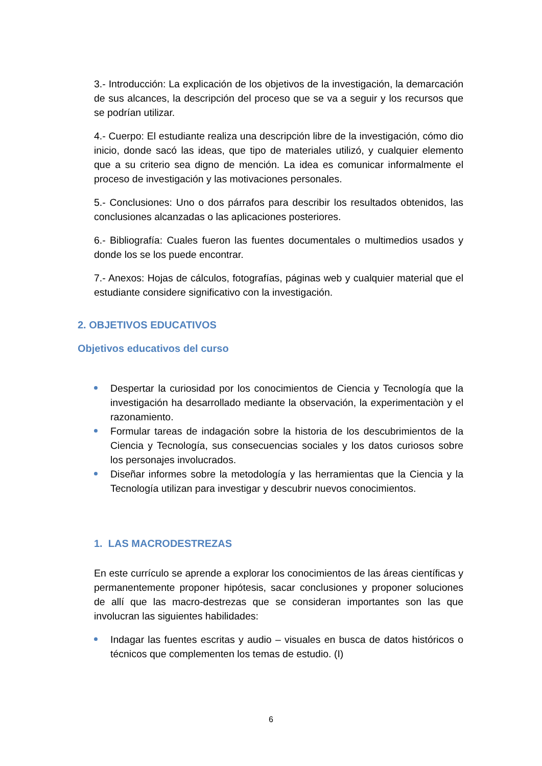3.- Introducción: La explicación de los objetivos de la investigación, la demarcación de sus alcances, la descripción del proceso que se va a seguir y los recursos que se podrían utilizar.
4.- Cuerpo: El estudiante realiza una descripción libre de la investigación, cómo dio inicio, donde sacó las ideas, que tipo de materiales utilizó, y cualquier elemento que a su criterio sea digno de mención. La idea es comunicar informalmente el proceso de investigación y las motivaciones personales.
5.- Conclusiones: Uno o dos párrafos para describir los resultados obtenidos, las conclusiones alcanzadas o las aplicaciones posteriores.
6.- Bibliografía: Cuales fueron las fuentes documentales o multimedios usados y donde los se los puede encontrar.
7.- Anexos: Hojas de cálculos, fotografías, páginas web y cualquier material que el estudiante considere significativo con la investigación.
2. OBJETIVOS EDUCATIVOS
Objetivos educativos del curso
Despertar la curiosidad por los conocimientos de Ciencia y Tecnología que la investigación ha desarrollado mediante la observación, la experimentaciòn y el razonamiento.
Formular tareas de indagación sobre la historia de los descubrimientos de la Ciencia y Tecnología, sus consecuencias sociales y los datos curiosos sobre los personajes involucrados.
Diseñar informes sobre la metodología y las herramientas que la Ciencia y la Tecnología utilizan para investigar y descubrir nuevos conocimientos.
1. LAS MACRODESTREZAS
En este currículo se aprende a explorar los conocimientos de las áreas científicas y permanentemente proponer hipótesis, sacar conclusiones y proponer soluciones de allí que las macro-destrezas que se consideran importantes son las que involucran las siguientes habilidades:
Indagar las fuentes escritas y audio – visuales en busca de datos históricos o técnicos que complementen los temas de estudio. (I)
6